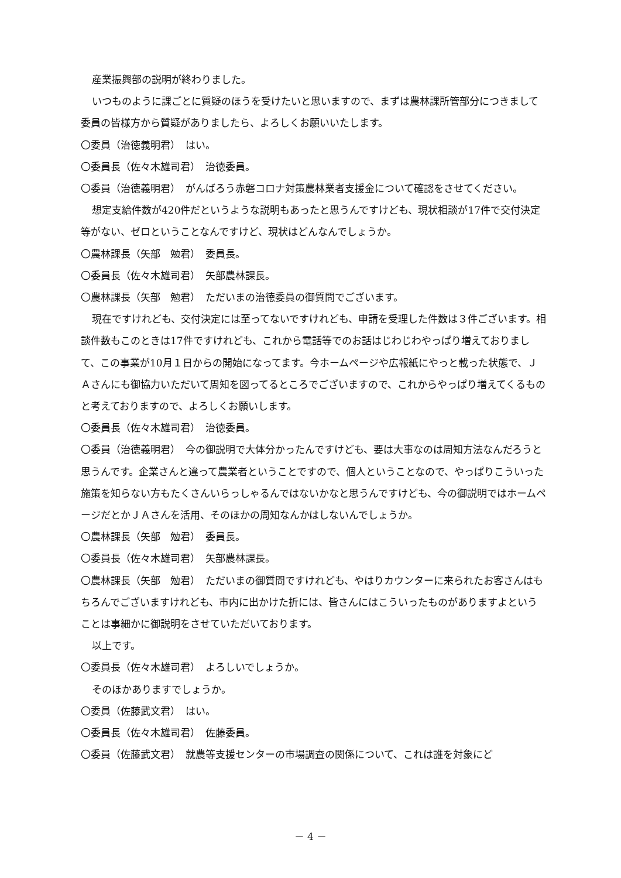産業振興部の説明が終わりました。
いつものように課ごとに質疑のほうを受けたいと思いますので、まずは農林課所管部分につきまして委員の皆様方から質疑がありましたら、よろしくお願いいたします。
〇委員（治徳義明君）　はい。
〇委員長（佐々木雄司君）　治徳委員。
〇委員（治徳義明君）　がんばろう赤磐コロナ対策農林業者支援金について確認をさせてください。
想定支給件数が420件だというような説明もあったと思うんですけども、現状相談が17件で交付決定等がない、ゼロということなんですけど、現状はどんなんでしょうか。
〇農林課長（矢部　勉君）　委員長。
〇委員長（佐々木雄司君）　矢部農林課長。
〇農林課長（矢部　勉君）　ただいまの治徳委員の御質問でございます。
現在ですけれども、交付決定には至ってないですけれども、申請を受理した件数は３件ございます。相談件数もこのときは17件ですけれども、これから電話等でのお話はじわじわやっぱり増えておりまして、この事業が10月１日からの開始になってます。今ホームページや広報紙にやっと載った状態で、ＪＡさんにも御協力いただいて周知を図ってるところでございますので、これからやっぱり増えてくるものと考えておりますので、よろしくお願いします。
〇委員長（佐々木雄司君）　治徳委員。
〇委員（治徳義明君）　今の御説明で大体分かったんですけども、要は大事なのは周知方法なんだろうと思うんです。企業さんと違って農業者ということですので、個人ということなので、やっぱりこういった施策を知らない方もたくさんいらっしゃるんではないかなと思うんですけども、今の御説明ではホームページだとかＪＡさんを活用、そのほかの周知なんかはしないんでしょうか。
〇農林課長（矢部　勉君）　委員長。
〇委員長（佐々木雄司君）　矢部農林課長。
〇農林課長（矢部　勉君）　ただいまの御質問ですけれども、やはりカウンターに来られたお客さんはもちろんでございますけれども、市内に出かけた折には、皆さんにはこういったものがありますよということは事細かに御説明をさせていただいております。
以上です。
〇委員長（佐々木雄司君）　よろしいでしょうか。
そのほかありますでしょうか。
〇委員（佐藤武文君）　はい。
〇委員長（佐々木雄司君）　佐藤委員。
〇委員（佐藤武文君）　就農等支援センターの市場調査の関係について、これは誰を対象にど
－ 4 －